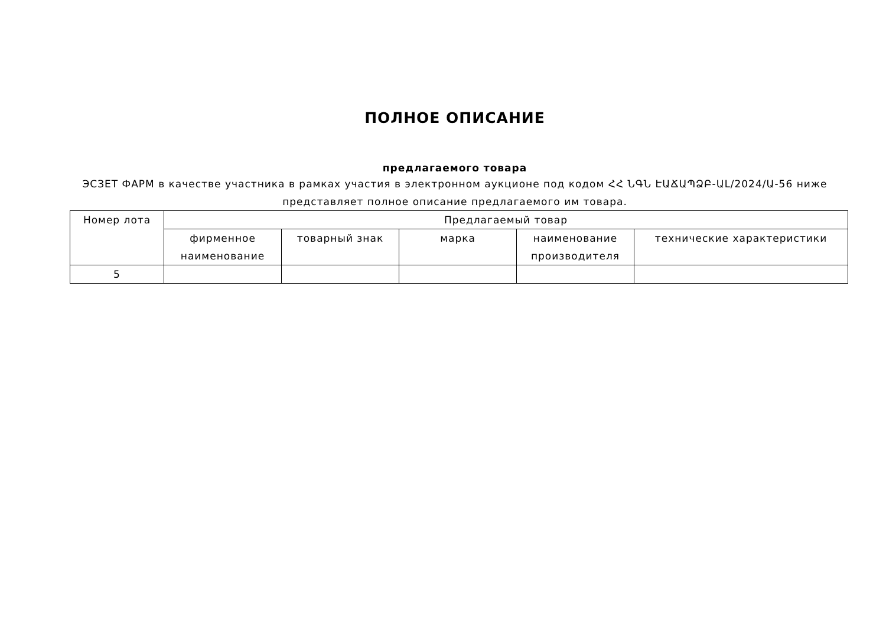ПОЛНОЕ ОПИСАНИЕ
предлагаемого товара
ЭСЗЕТ ФАРМ в качестве участника в рамках участия в электронном аукционе под кодом ՀՀ ՆԳՆ ԷԱՃԱՊՁԲ-ԱԼ/2024/Ա-56 ниже представляет полное описание предлагаемого им товара.
| Номер лота | Предлагаемый товар | | | | |
| --- | --- | --- | --- | --- | --- |
| | фирменное наименование | товарный знак | марка | наименование производителя | технические характеристики |
| 5 | | | | | |